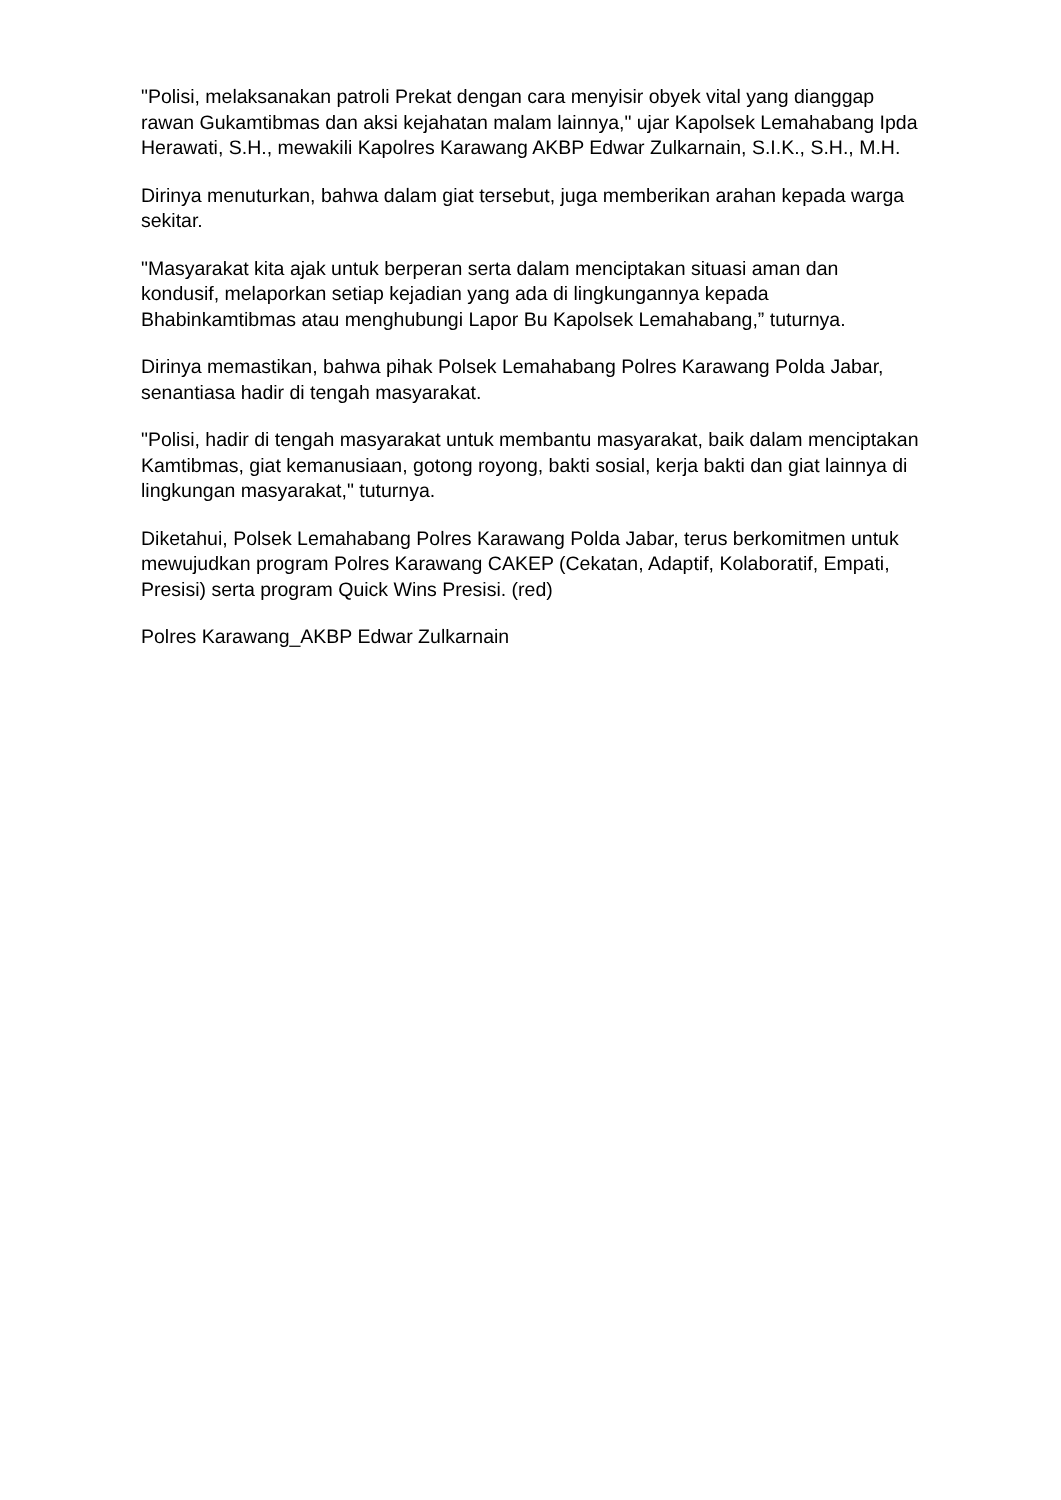"Polisi, melaksanakan patroli Prekat dengan cara menyisir obyek vital yang dianggap rawan Gukamtibmas dan aksi kejahatan malam lainnya," ujar Kapolsek Lemahabang Ipda Herawati, S.H., mewakili Kapolres Karawang AKBP Edwar Zulkarnain, S.I.K., S.H., M.H.
Dirinya menuturkan, bahwa dalam giat tersebut, juga memberikan arahan kepada warga sekitar.
"Masyarakat kita ajak untuk berperan serta dalam menciptakan situasi aman dan kondusif, melaporkan setiap kejadian yang ada di lingkungannya kepada Bhabinkamtibmas atau menghubungi Lapor Bu Kapolsek Lemahabang,” tuturnya.
Dirinya memastikan, bahwa pihak Polsek Lemahabang Polres Karawang Polda Jabar, senantiasa hadir di tengah masyarakat.
"Polisi, hadir di tengah masyarakat untuk membantu masyarakat, baik dalam menciptakan Kamtibmas, giat kemanusiaan, gotong royong, bakti sosial, kerja bakti dan giat lainnya di lingkungan masyarakat," tuturnya.
Diketahui, Polsek Lemahabang Polres Karawang Polda Jabar, terus berkomitmen untuk mewujudkan program Polres Karawang CAKEP (Cekatan, Adaptif, Kolaboratif, Empati, Presisi) serta program Quick Wins Presisi. (red)
Polres Karawang_AKBP Edwar Zulkarnain